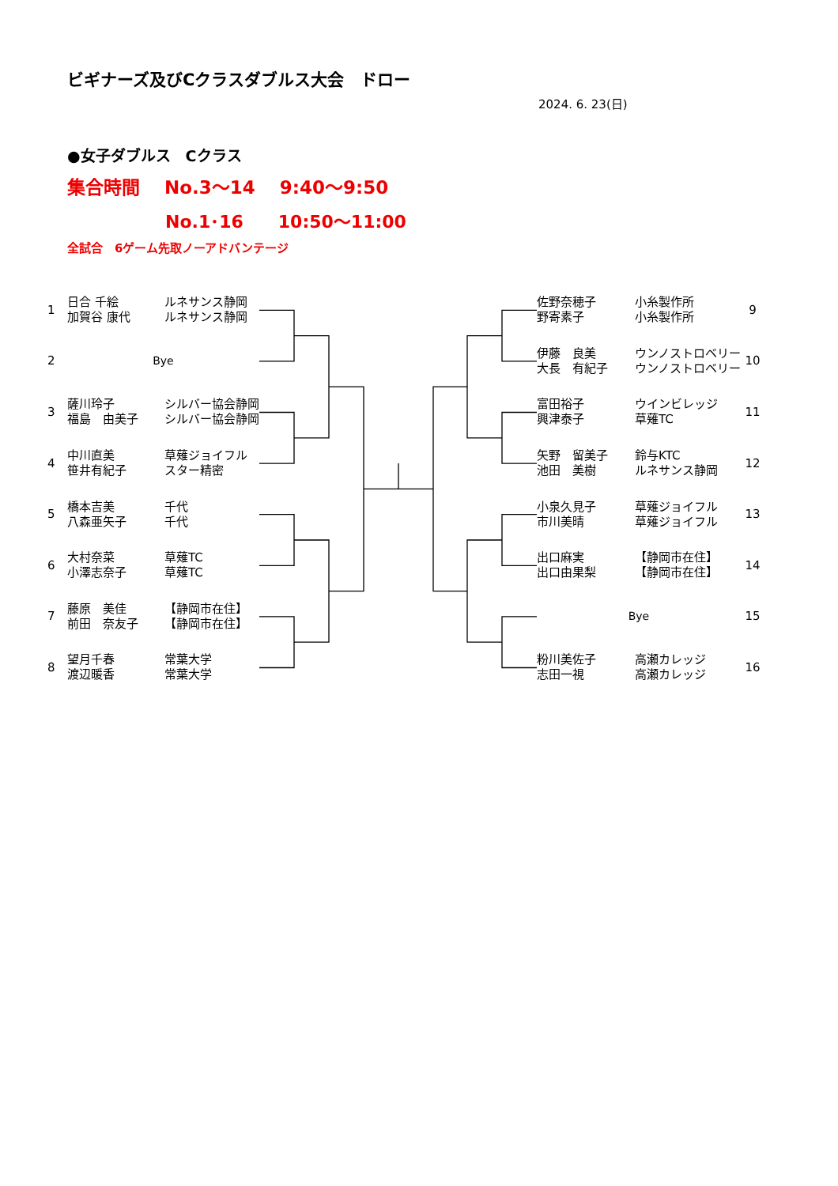ビギナーズ及びCクラスダブルス大会　ドロー
2024. 6. 23(日)
●女子ダブルス　Cクラス
集合時間　 No.3～14　 9:40～9:50
No.1･16　　10:50～11:00
全試合　6ゲーム先取ノーアドバンテージ
| 1 | 日合 千絵 加賀谷 康代 | ルネサンス静岡 ルネサンス静岡 |
| 2 | Bye | |
| 3 | 薩川玲子 福島 由美子 | シルバー協会静岡 シルバー協会静岡 |
| 4 | 中川直美 笹井有紀子 | 草薙ジョイフル スター精密 |
| 5 | 橋本吉美 八森亜矢子 | 千代 千代 |
| 6 | 大村奈菜 小澤志奈子 | 草薙TC 草薙TC |
| 7 | 藤原 美佳 前田 奈友子 | 【静岡市在住】 【静岡市在住】 |
| 8 | 望月千春 渡辺暖香 | 常葉大学 常葉大学 |
| 佐野奈穂子 野寄素子 | 小糸製作所 小糸製作所 | 9 |
| 伊藤 良美 大長 有紀子 | ウンノストロベリー ウンノストロベリー | 10 |
| 富田裕子 興津泰子 | ウインビレッジ 草薙TC | 11 |
| 矢野 留美子 池田 美樹 | 鈴与KTC ルネサンス静岡 | 12 |
| 小泉久見子 市川美晴 | 草薙ジョイフル 草薙ジョイフル | 13 |
| 出口麻実 出口由果梨 | 【静岡市在住】 【静岡市在住】 | 14 |
| Bye | | 15 |
| 粉川美佐子 志田一視 | 高瀬カレッジ 高瀬カレッジ | 16 |